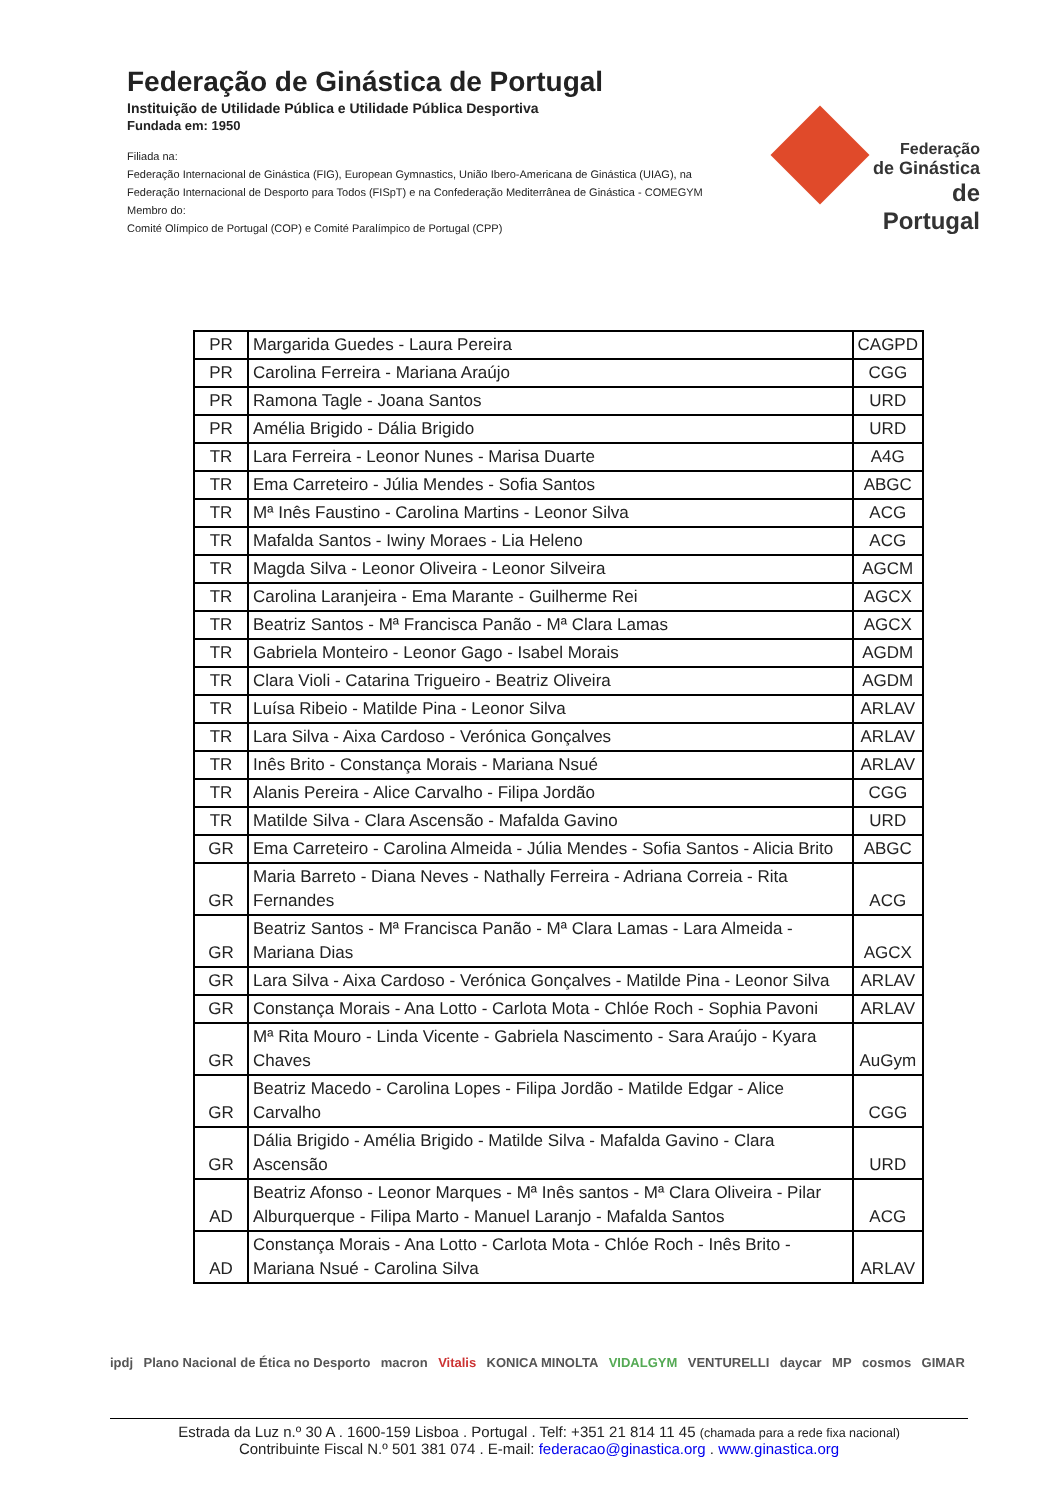Federação de Ginástica de Portugal
Instituição de Utilidade Pública e Utilidade Pública Desportiva
Fundada em: 1950
Filiada na:
Federação Internacional de Ginástica (FIG), European Gymnastics, União Ibero-Americana de Ginástica (UIAG), na Federação Internacional de Desporto para Todos (FISpT) e na Confederação Mediterrânea de Ginástica - COMEGYM
Membro do:
Comité Olímpico de Portugal (COP) e Comité Paralímpico de Portugal (CPP)
Federação
de Ginástica
de Portugal
| PR | Margarida Guedes - Laura Pereira | CAGPD |
| PR | Carolina Ferreira - Mariana Araújo | CGG |
| PR | Ramona Tagle - Joana Santos | URD |
| PR | Amélia Brigido - Dália Brigido | URD |
| TR | Lara Ferreira - Leonor Nunes - Marisa Duarte | A4G |
| TR | Ema Carreteiro - Júlia Mendes - Sofia Santos | ABGC |
| TR | Mª Inês Faustino - Carolina Martins - Leonor Silva | ACG |
| TR | Mafalda Santos - Iwiny Moraes - Lia Heleno | ACG |
| TR | Magda Silva - Leonor Oliveira - Leonor Silveira | AGCM |
| TR | Carolina Laranjeira - Ema Marante - Guilherme Rei | AGCX |
| TR | Beatriz Santos - Mª Francisca Panão - Mª Clara Lamas | AGCX |
| TR | Gabriela Monteiro - Leonor Gago - Isabel Morais | AGDM |
| TR | Clara Violi - Catarina Trigueiro - Beatriz Oliveira | AGDM |
| TR | Luísa Ribeio - Matilde Pina - Leonor Silva | ARLAV |
| TR | Lara Silva - Aixa Cardoso - Verónica Gonçalves | ARLAV |
| TR | Inês Brito - Constança Morais - Mariana Nsué | ARLAV |
| TR | Alanis Pereira - Alice Carvalho - Filipa Jordão | CGG |
| TR | Matilde Silva - Clara Ascensão - Mafalda Gavino | URD |
| GR | Ema Carreteiro - Carolina Almeida - Júlia Mendes - Sofia Santos - Alicia Brito | ABGC |
| GR | Maria Barreto - Diana Neves - Nathally Ferreira - Adriana Correia - Rita Fernandes | ACG |
| GR | Beatriz Santos - Mª Francisca Panão - Mª Clara Lamas - Lara Almeida - Mariana Dias | AGCX |
| GR | Lara Silva - Aixa Cardoso - Verónica Gonçalves - Matilde Pina - Leonor Silva | ARLAV |
| GR | Constança Morais - Ana Lotto - Carlota Mota - Chlóe Roch - Sophia Pavoni | ARLAV |
| GR | Mª Rita Mouro - Linda Vicente - Gabriela Nascimento - Sara Araújo - Kyara Chaves | AuGym |
| GR | Beatriz Macedo - Carolina Lopes - Filipa Jordão - Matilde Edgar - Alice Carvalho | CGG |
| GR | Dália Brigido - Amélia Brigido - Matilde Silva - Mafalda Gavino - Clara Ascensão | URD |
| AD | Beatriz Afonso - Leonor Marques - Mª Inês santos - Mª Clara Oliveira - Pilar Alburquerque - Filipa Marto - Manuel Laranjo - Mafalda Santos | ACG |
| AD | Constança Morais - Ana Lotto - Carlota Mota - Chlóe Roch - Inês Brito - Mariana Nsué - Carolina Silva | ARLAV |
ipdj Plano Nacional de Ética no Desporto macron Vitalis KONICA MINOLTA VIDALGYM VENTURELLI daycar MP cosmos GIMAR
Estrada da Luz n.º 30 A . 1600-159 Lisboa . Portugal . Telf: +351 21 814 11 45 (chamada para a rede fixa nacional)
Contribuinte Fiscal N.º 501 381 074 . E-mail: federacao@ginastica.org . www.ginastica.org